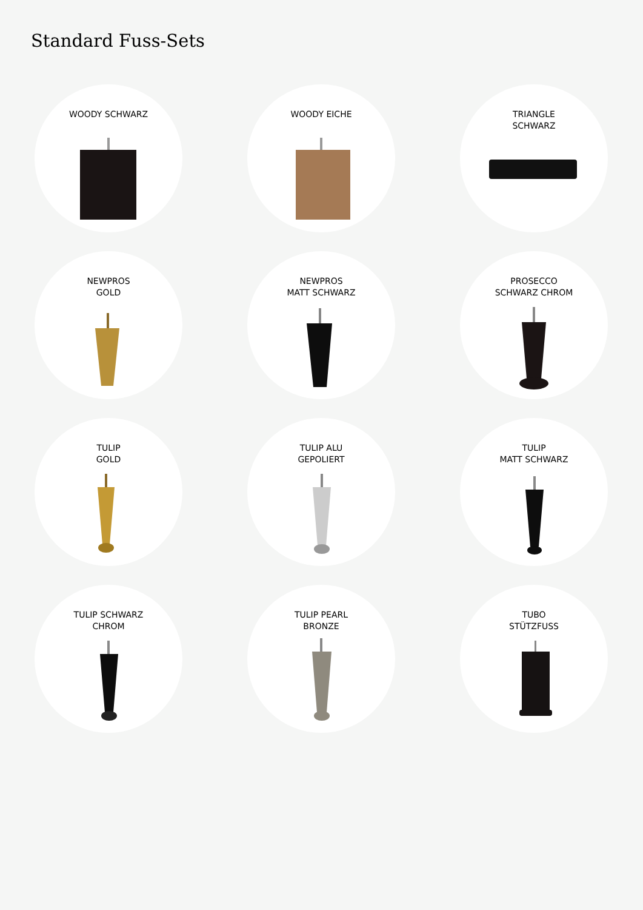Standard Fuss-Sets
WOODY SCHWARZ
WOODY EICHE
TRIANGLE
SCHWARZ
NEWPROS
GOLD
NEWPROS
MATT SCHWARZ
PROSECCO
SCHWARZ CHROM
TULIP
GOLD
TULIP ALU
GEPOLIERT
TULIP
MATT SCHWARZ
TULIP SCHWARZ
CHROM
TULIP PEARL
BRONZE
TUBO
STÜTZFUSS